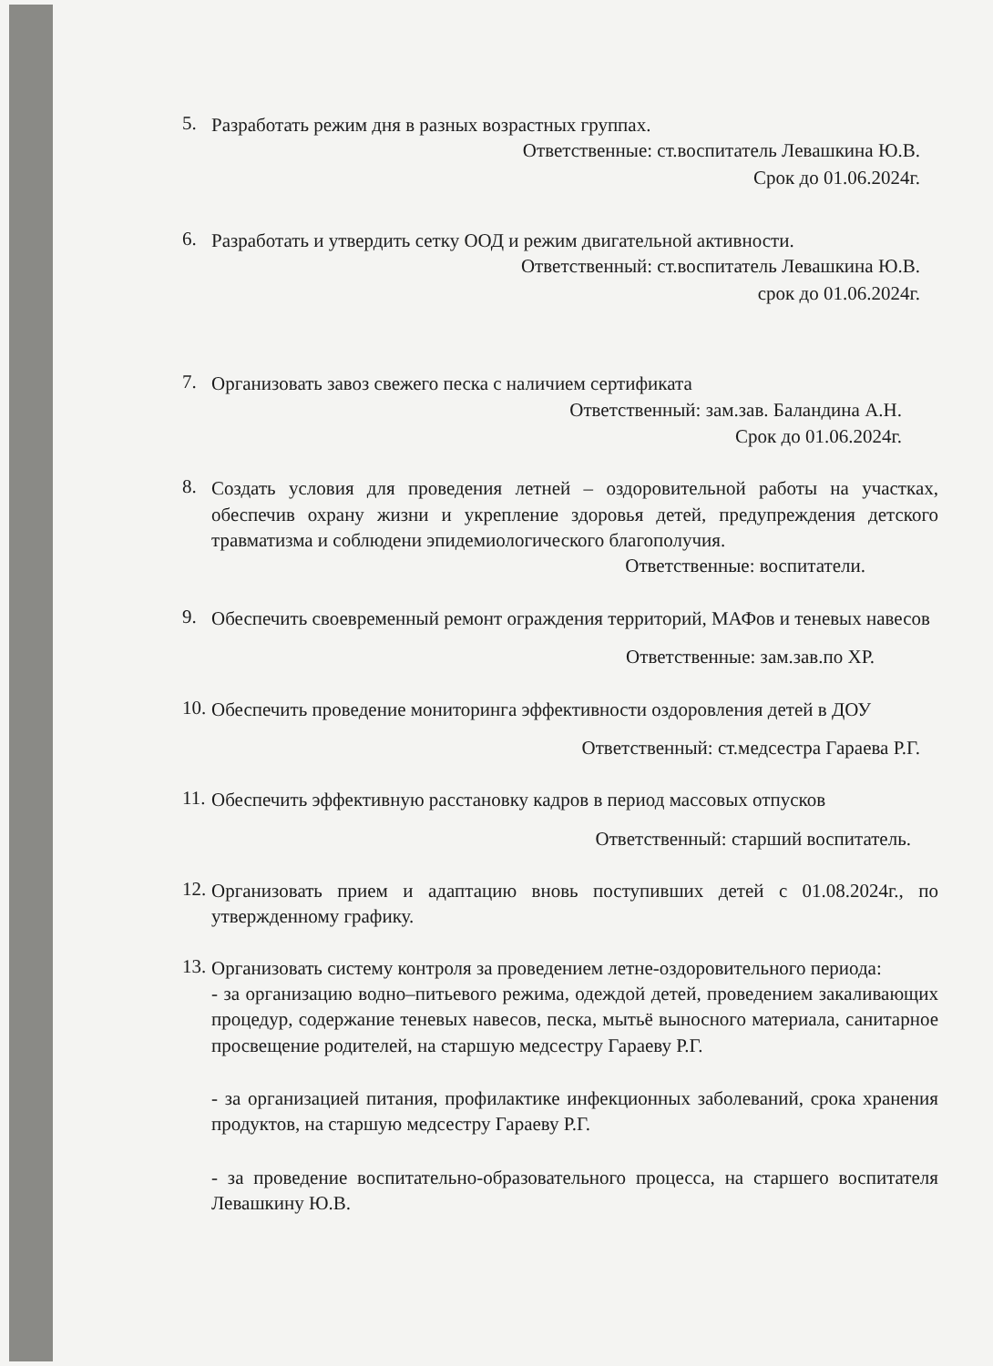5.
Разработать режим дня в разных возрастных группах.
Ответственные: ст.воспитатель Левашкина Ю.В.
Срок до 01.06.2024г.
6.
Разработать и утвердить сетку ООД и режим двигательной активности.
Ответственный: ст.воспитатель Левашкина Ю.В.
срок до 01.06.2024г.
7.
Организовать завоз свежего песка с наличием сертификата
Ответственный: зам.зав. Баландина А.Н.
Срок до 01.06.2024г.
8.
Создать условия для проведения летней – оздоровительной работы на участках, обеспечив охрану жизни и укрепление здоровья детей, предупреждения детского травматизма и соблюдени эпидемиологического благополучия.
Ответственные: воспитатели.
9.
Обеспечить своевременный ремонт ограждения территорий, МАФов и теневых навесов
Ответственные: зам.зав.по ХР.
10.
Обеспечить проведение мониторинга эффективности оздоровления детей в ДОУ
Ответственный: ст.медсестра Гараева Р.Г.
11.
Обеспечить эффективную расстановку кадров в период массовых отпусков
Ответственный: старший воспитатель.
12.
Организовать прием и адаптацию вновь поступивших детей с 01.08.2024г., по утвержденному графику.
13.
Организовать систему контроля за проведением летне-оздоровительного периода:
- за организацию водно–питьевого режима, одеждой детей, проведением закаливающих процедур, содержание теневых навесов, песка, мытьё выносного материала, санитарное просвещение родителей, на старшую медсестру Гараеву Р.Г.
- за организацией питания, профилактике инфекционных заболеваний, срока хранения продуктов, на старшую медсестру Гараеву Р.Г.
- за проведение воспитательно-образовательного процесса, на старшего воспитателя Левашкину Ю.В.